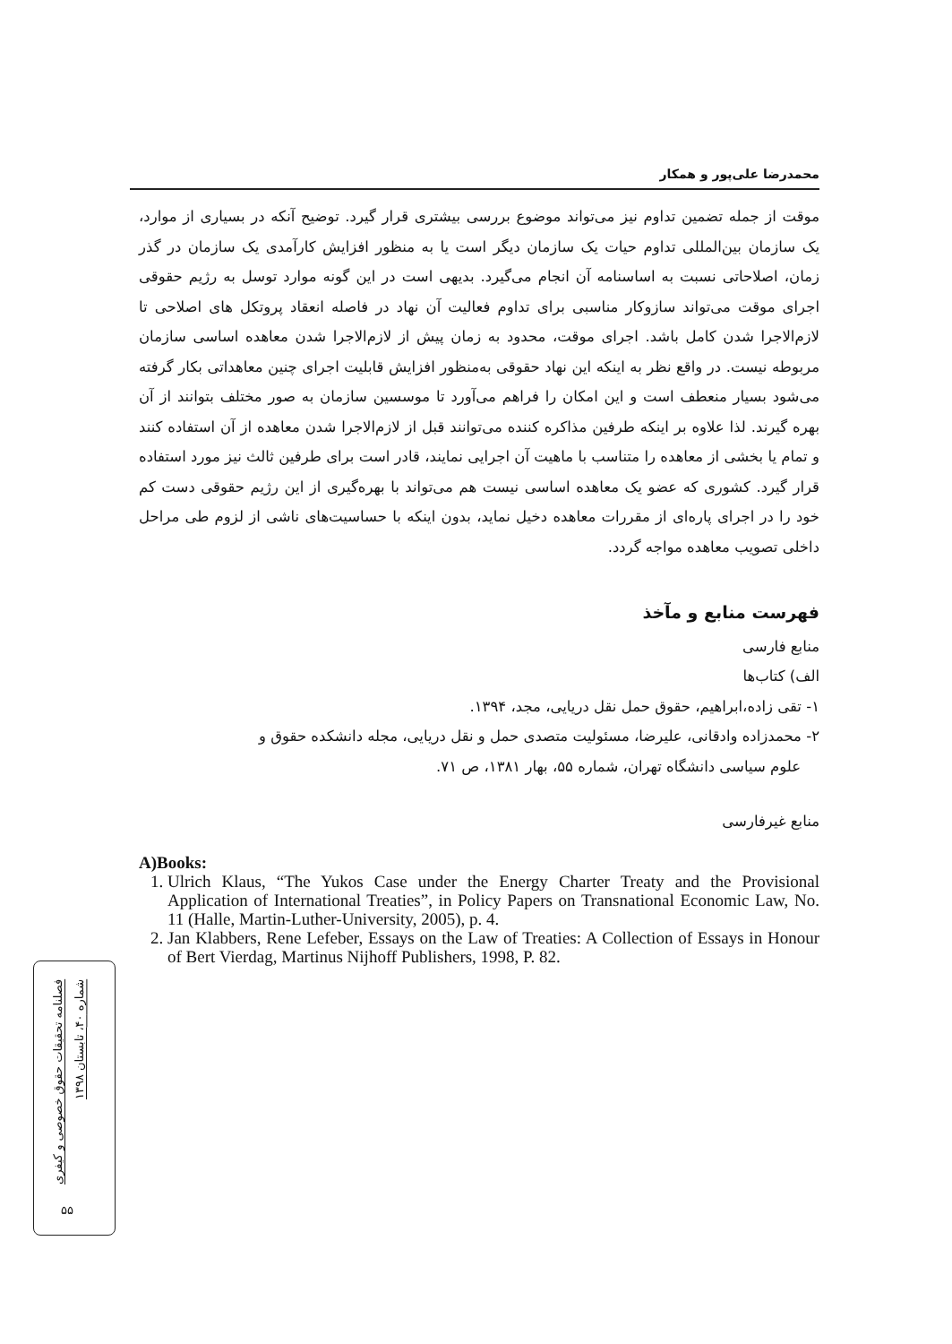محمدرضا علی‌پور و همکار
موقت از جمله تضمین تداوم نیز می‌تواند موضوع بررسی بیشتری قرار گیرد. توضیح آنکه در بسیاری از موارد، یک سازمان بین‌المللی تداوم حیات یک سازمان دیگر است یا به منظور افزایش کارآمدی یک سازمان در گذر زمان، اصلاحاتی نسبت به اساسنامه آن انجام می‌گیرد. بدیهی است در این گونه موارد توسل به رژیم حقوقی اجرای موقت می‌تواند سازوکار مناسبی برای تداوم فعالیت آن نهاد در فاصله انعقاد پروتکل های اصلاحی تا لازم‌الاجرا شدن کامل باشد. اجرای موقت، محدود به زمان پیش از لازم‌الاجرا شدن معاهده اساسی سازمان مربوطه نیست. در واقع نظر به اینکه این نهاد حقوقی به‌منظور افزایش قابلیت اجرای چنین معاهداتی بکار گرفته می‌شود بسیار منعطف است و این امکان را فراهم می‌آورد تا موسسین سازمان به صور مختلف بتوانند از آن بهره گیرند. لذا علاوه بر اینکه طرفین مذاکره کننده می‌توانند قبل از لازم‌الاجرا شدن معاهده از آن استفاده کنند و تمام یا بخشی از معاهده را متناسب با ماهیت آن اجرایی نمایند، قادر است برای طرفین ثالث نیز مورد استفاده قرار گیرد. کشوری که عضو یک معاهده اساسی نیست هم می‌تواند با بهره‌گیری از این رژیم حقوقی دست کم خود را در اجرای پاره‌ای از مقررات معاهده دخیل نماید، بدون اینکه با حساسیت‌های ناشی از لزوم طی مراحل داخلی تصویب معاهده مواجه گردد.
فهرست منابع و مآخذ
منابع فارسی
الف) کتاب‌ها
۱- تقی زاده،ابراهیم، حقوق حمل نقل دریایی، مجد، ۱۳۹۴.
۲- محمدزاده وادقانی، علیرضا، مسئولیت متصدی حمل و نقل دریایی، مجله دانشکده حقوق و
علوم سیاسی دانشگاه تهران، شماره ۵۵، بهار ۱۳۸۱، ص ۷۱.
منابع غیرفارسی
A)Books:
1. Ulrich Klaus, “The Yukos Case under the Energy Charter Treaty and the Provisional Application of International Treaties”, in Policy Papers on Transnational Economic Law, No. 11 (Halle, Martin-Luther-University, 2005), p. 4.
2. Jan Klabbers, Rene Lefeber, Essays on the Law of Treaties: A Collection of Essays in Honour of Bert Vierdag, Martinus Nijhoff Publishers, 1998, P. 82.
فصلنامه تحقیقات حقوق خصوصی و کیفری
شماره ۴۰، تابستان ۱۳۹۸
۵۵